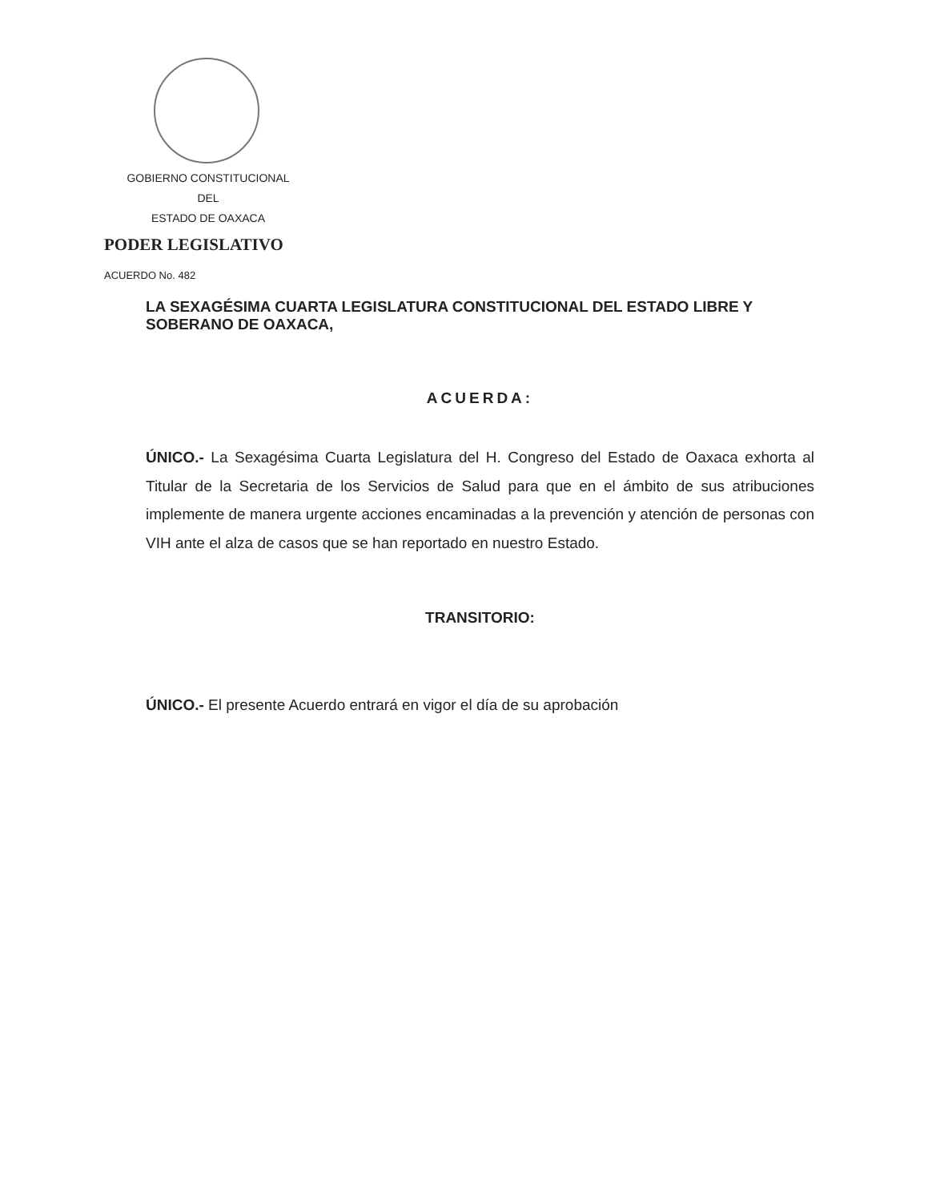GOBIERNO CONSTITUCIONAL
DEL
ESTADO DE OAXACA
PODER LEGISLATIVO
ACUERDO No. 482
LA SEXAGÉSIMA CUARTA LEGISLATURA CONSTITUCIONAL DEL ESTADO LIBRE Y SOBERANO DE OAXACA,
ACUERDA:
ÚNICO.- La Sexagésima Cuarta Legislatura del H. Congreso del Estado de Oaxaca exhorta al Titular de la Secretaria de los Servicios de Salud para que en el ámbito de sus atribuciones implemente de manera urgente acciones encaminadas a la prevención y atención de personas con VIH ante el alza de casos que se han reportado en nuestro Estado.
TRANSITORIO:
ÚNICO.- El presente Acuerdo entrará en vigor el día de su aprobación